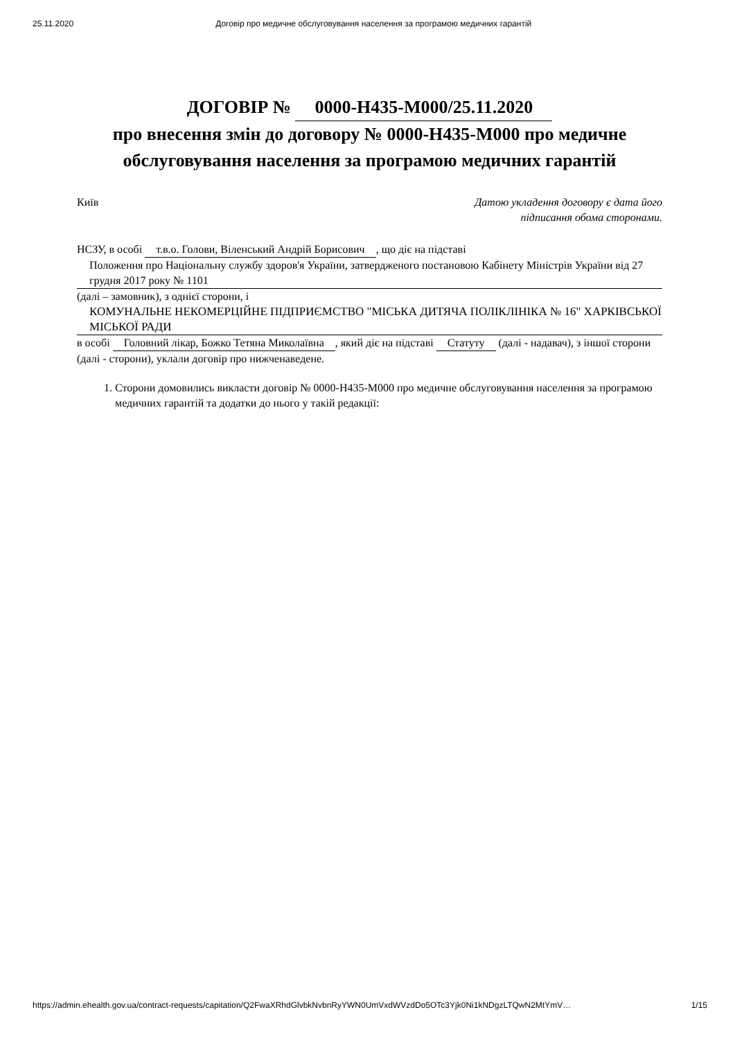25.11.2020 Договір про медичне обслуговування населення за програмою медичних гарантій
ДОГОВІР № 0000-H435-M000/25.11.2020
про внесення змін до договору № 0000-H435-M000 про медичне обслуговування населення за програмою медичних гарантій
Київ Датою укладення договору є дата його
підписання обома сторонами.
НСЗУ, в особі т.в.о. Голови, Віленський Андрій Борисович, що діє на підставі
Положення про Національну службу здоров'я України, затвердженого постановою Кабінету Міністрів України від 27 грудня 2017 року № 1101
(далі – замовник), з однієї сторони, і
КОМУНАЛЬНЕ НЕКОМЕРЦІЙНЕ ПІДПРИЄМСТВО "МІСЬКА ДИТЯЧА ПОЛІКЛІНІКА № 16" ХАРКІВСЬКОЇ МІСЬКОЇ РАДИ
в особі Головний лікар, Божко Тетяна Миколаївна, який діє на підставі Статуту (далі - надавач), з іншої сторони (далі - сторони), уклали договір про нижченаведене.
1. Сторони домовились викласти договір № 0000-H435-M000 про медичне обслуговування населення за програмою медичних гарантій та додатки до нього у такій редакції:
https://admin.ehealth.gov.ua/contract-requests/capitation/Q2FwaXRhdGlvbkNvbnRyYWN0UmVxdWVzdDo5OTc3Yjk0Ni1kNDgzLTQwN2MtYmV… 1/15